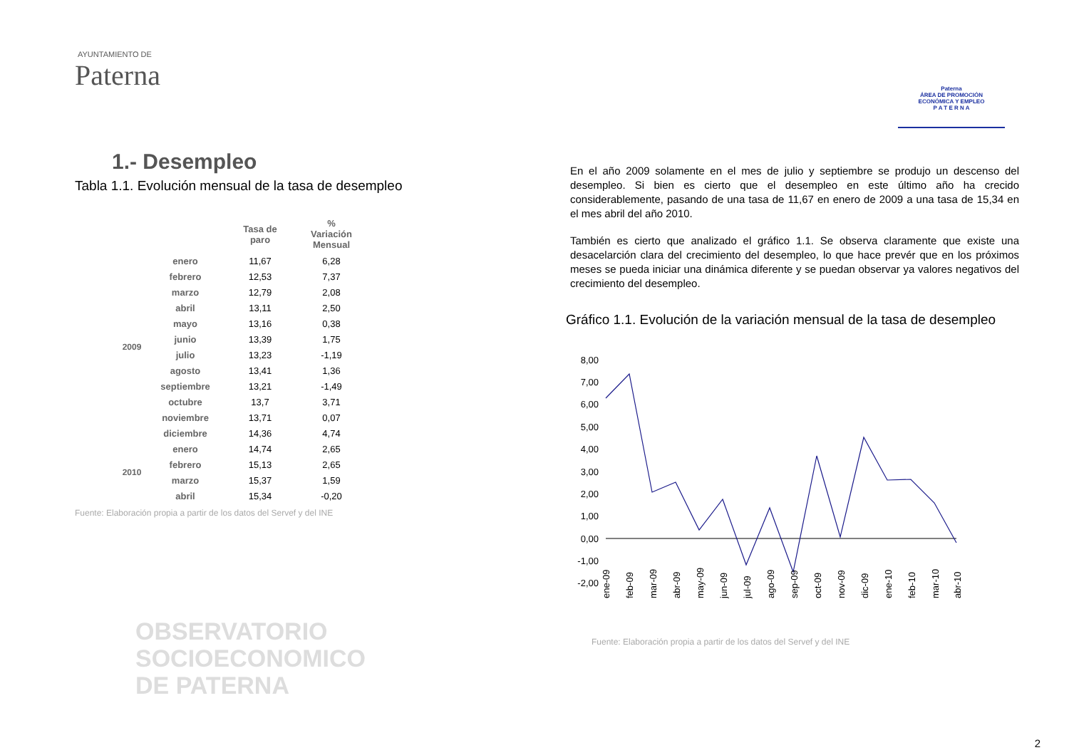AYUNTAMIENTO DE
Paterna
Paterna
ÁREA DE PROMOCIÓN
ECONÓMICA Y EMPLEO
P A T E R N A
1.- Desempleo
Tabla 1.1. Evolución mensual de la tasa de desempleo
| | | Tasa de paro | % Variación Mensual |
| --- | --- | --- | --- |
| 2009 | enero | 11,67 | 6,28 |
| | febrero | 12,53 | 7,37 |
| | marzo | 12,79 | 2,08 |
| | abril | 13,11 | 2,50 |
| | mayo | 13,16 | 0,38 |
| | junio | 13,39 | 1,75 |
| | julio | 13,23 | -1,19 |
| | agosto | 13,41 | 1,36 |
| | septiembre | 13,21 | -1,49 |
| | octubre | 13,7 | 3,71 |
| | noviembre | 13,71 | 0,07 |
| | diciembre | 14,36 | 4,74 |
| 2010 | enero | 14,74 | 2,65 |
| | febrero | 15,13 | 2,65 |
| | marzo | 15,37 | 1,59 |
| | abril | 15,34 | -0,20 |
Fuente: Elaboración propia a partir de los datos del Servef y del INE
OBSERVATORIO
SOCIOECONOMICO
DE PATERNA
En el año 2009 solamente en el mes de julio y septiembre se produjo un descenso del desempleo. Si bien es cierto que el desempleo en este último año ha crecido considerablemente, pasando de una tasa de 11,67 en enero de 2009 a una tasa de 15,34 en el mes abril del año 2010.
También es cierto que analizado el gráfico 1.1. Se observa claramente que existe una desacelarción clara del crecimiento del desempleo, lo que hace prevér que en los próximos meses se pueda iniciar una dinámica diferente y se puedan observar ya valores negativos del crecimiento del desempleo.
Gráfico 1.1. Evolución de la variación mensual de la tasa de desempleo
8,00
7,00
6,00
5,00
4,00
3,00
2,00
1,00
0,00
-1,00
-2,00
ene-09
feb-09
mar-09
abr-09
may-09
jun-09
jul-09
ago-09
sep-09
oct-09
nov-09
dic-09
ene-10
feb-10
mar-10
abr-10
Fuente: Elaboración propia a partir de los datos del Servef y del INE
2